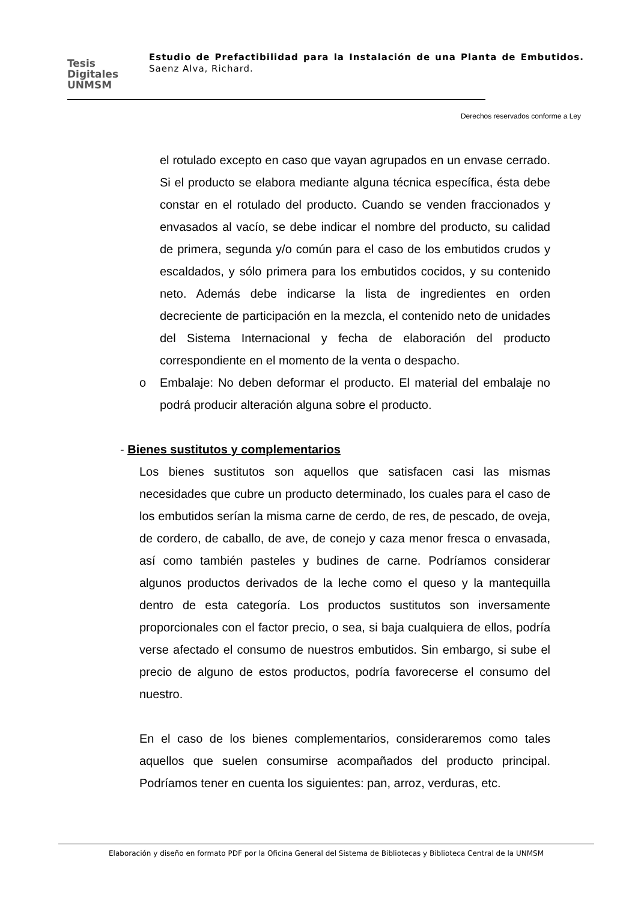Tesis
Digitales
UNMSM
Estudio de Prefactibilidad para la Instalación de una Planta de Embutidos. Saenz Alva, Richard.
Derechos reservados conforme a Ley
el rotulado excepto en caso que vayan agrupados en un envase cerrado. Si el producto se elabora mediante alguna técnica específica, ésta debe constar en el rotulado del producto. Cuando se venden fraccionados y envasados al vacío, se debe indicar el nombre del producto, su calidad de primera, segunda y/o común para el caso de los embutidos crudos y escaldados, y sólo primera para los embutidos cocidos, y su contenido neto. Además debe indicarse la lista de ingredientes en orden decreciente de participación en la mezcla, el contenido neto de unidades del Sistema Internacional y fecha de elaboración del producto correspondiente en el momento de la venta o despacho.
o Embalaje: No deben deformar el producto. El material del embalaje no podrá producir alteración alguna sobre el producto.
- Bienes sustitutos y complementarios
Los bienes sustitutos son aquellos que satisfacen casi las mismas necesidades que cubre un producto determinado, los cuales para el caso de los embutidos serían la misma carne de cerdo, de res, de pescado, de oveja, de cordero, de caballo, de ave, de conejo y caza menor fresca o envasada, así como también pasteles y budines de carne. Podríamos considerar algunos productos derivados de la leche como el queso y la mantequilla dentro de esta categoría. Los productos sustitutos son inversamente proporcionales con el factor precio, o sea, si baja cualquiera de ellos, podría verse afectado el consumo de nuestros embutidos. Sin embargo, si sube el precio de alguno de estos productos, podría favorecerse el consumo del nuestro.
En el caso de los bienes complementarios, consideraremos como tales aquellos que suelen consumirse acompañados del producto principal. Podríamos tener en cuenta los siguientes: pan, arroz, verduras, etc.
Elaboración y diseño en formato PDF por la Oficina General del Sistema de Bibliotecas y Biblioteca Central de la UNMSM